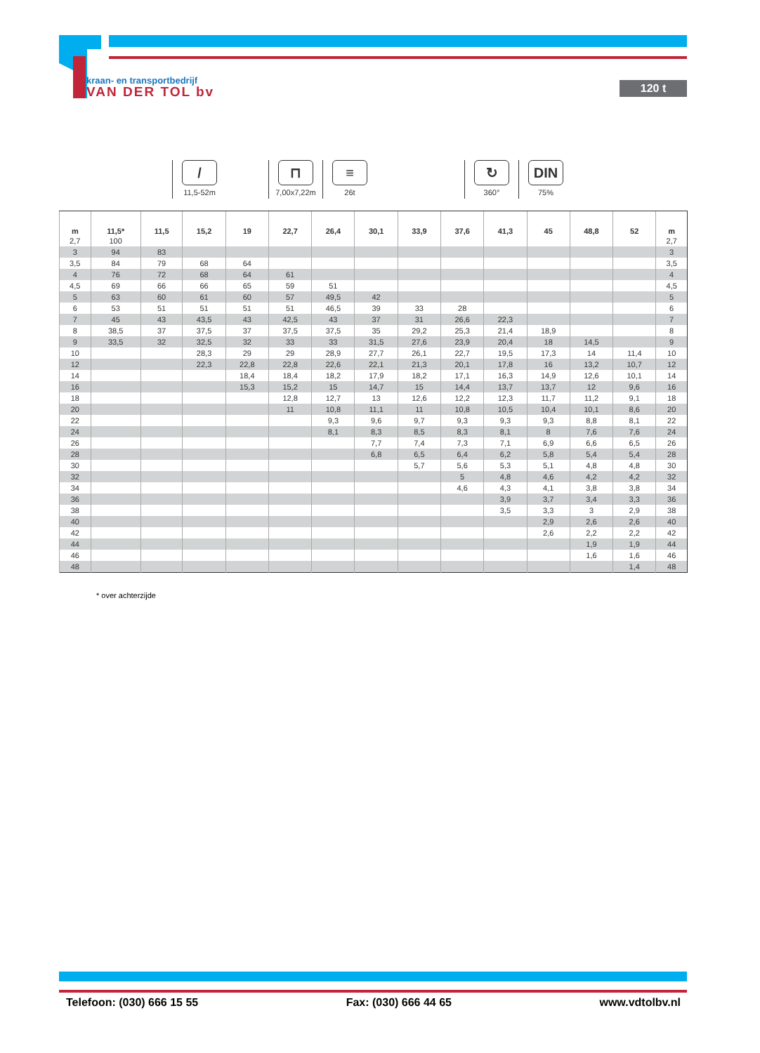kraan- en transportbedrijf
VAN DER TOL bv
120 t
/
11,5-52m
⊓
7,00x7,22m
≡
26t
↻
360°
DIN
75%
| m | 11,5* | 11,5 | 15,2 | 19 | 22,7 | 26,4 | 30,1 | 33,9 | 37,6 | 41,3 | 45 | 48,8 | 52 | m |
| --- | --- | --- | --- | --- | --- | --- | --- | --- | --- | --- | --- | --- | --- | --- |
| 2,7 | 100 | | | | | | | | | | | | | 2,7 |
| 3 | 94 | 83 | | | | | | | | | | | | 3 |
| 3,5 | 84 | 79 | 68 | 64 | | | | | | | | | | 3,5 |
| 4 | 76 | 72 | 68 | 64 | 61 | | | | | | | | | 4 |
| 4,5 | 69 | 66 | 66 | 65 | 59 | 51 | | | | | | | | 4,5 |
| 5 | 63 | 60 | 61 | 60 | 57 | 49,5 | 42 | | | | | | | 5 |
| 6 | 53 | 51 | 51 | 51 | 51 | 46,5 | 39 | 33 | 28 | | | | | 6 |
| 7 | 45 | 43 | 43,5 | 43 | 42,5 | 43 | 37 | 31 | 26,6 | 22,3 | | | | 7 |
| 8 | 38,5 | 37 | 37,5 | 37 | 37,5 | 37,5 | 35 | 29,2 | 25,3 | 21,4 | 18,9 | | | 8 |
| 9 | 33,5 | 32 | 32,5 | 32 | 33 | 33 | 31,5 | 27,6 | 23,9 | 20,4 | 18 | 14,5 | | 9 |
| 10 | | | 28,3 | 29 | 29 | 28,9 | 27,7 | 26,1 | 22,7 | 19,5 | 17,3 | 14 | 11,4 | 10 |
| 12 | | | 22,3 | 22,8 | 22,8 | 22,6 | 22,1 | 21,3 | 20,1 | 17,8 | 16 | 13,2 | 10,7 | 12 |
| 14 | | | | 18,4 | 18,4 | 18,2 | 17,9 | 18,2 | 17,1 | 16,3 | 14,9 | 12,6 | 10,1 | 14 |
| 16 | | | | 15,3 | 15,2 | 15 | 14,7 | 15 | 14,4 | 13,7 | 13,7 | 12 | 9,6 | 16 |
| 18 | | | | | 12,8 | 12,7 | 13 | 12,6 | 12,2 | 12,3 | 11,7 | 11,2 | 9,1 | 18 |
| 20 | | | | | 11 | 10,8 | 11,1 | 11 | 10,8 | 10,5 | 10,4 | 10,1 | 8,6 | 20 |
| 22 | | | | | | 9,3 | 9,6 | 9,7 | 9,3 | 9,3 | 9,3 | 8,8 | 8,1 | 22 |
| 24 | | | | | | 8,1 | 8,3 | 8,5 | 8,3 | 8,1 | 8 | 7,6 | 7,6 | 24 |
| 26 | | | | | | | 7,7 | 7,4 | 7,3 | 7,1 | 6,9 | 6,6 | 6,5 | 26 |
| 28 | | | | | | | 6,8 | 6,5 | 6,4 | 6,2 | 5,8 | 5,4 | 5,4 | 28 |
| 30 | | | | | | | | 5,7 | 5,6 | 5,3 | 5,1 | 4,8 | 4,8 | 30 |
| 32 | | | | | | | | | 5 | 4,8 | 4,6 | 4,2 | 4,2 | 32 |
| 34 | | | | | | | | | 4,6 | 4,3 | 4,1 | 3,8 | 3,8 | 34 |
| 36 | | | | | | | | | | 3,9 | 3,7 | 3,4 | 3,3 | 36 |
| 38 | | | | | | | | | | 3,5 | 3,3 | 3 | 2,9 | 38 |
| 40 | | | | | | | | | | | 2,9 | 2,6 | 2,6 | 40 |
| 42 | | | | | | | | | | | 2,6 | 2,2 | 2,2 | 42 |
| 44 | | | | | | | | | | | | 1,9 | 1,9 | 44 |
| 46 | | | | | | | | | | | | 1,6 | 1,6 | 46 |
| 48 | | | | | | | | | | | | | 1,4 | 48 |
* over achterzijde
Telefoon: (030) 666 15 55 Fax: (030) 666 44 65 www.vdtolbv.nl